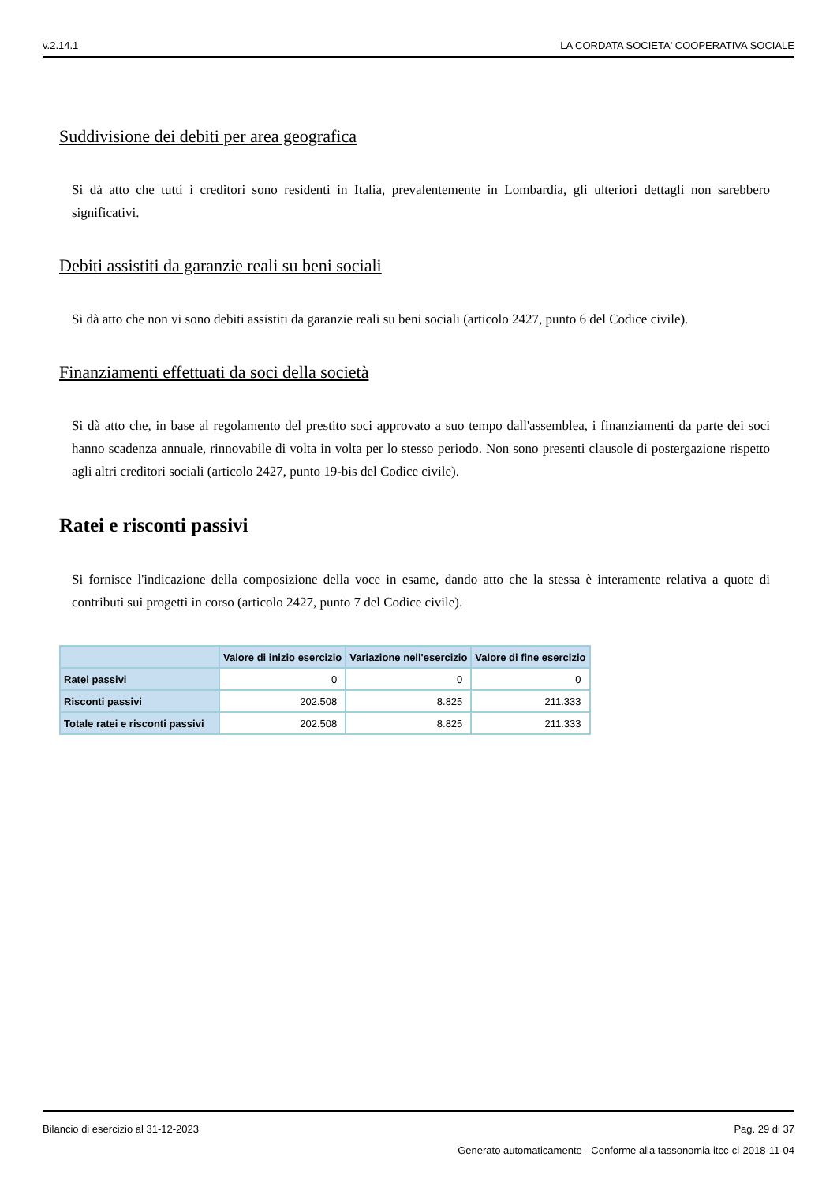v.2.14.1 LA CORDATA SOCIETA' COOPERATIVA SOCIALE
Suddivisione dei debiti per area geografica
Si dà atto che tutti i creditori sono residenti in Italia, prevalentemente in Lombardia, gli ulteriori dettagli non sarebbero significativi.
Debiti assistiti da garanzie reali su beni sociali
Si dà atto che non vi sono debiti assistiti da garanzie reali su beni sociali (articolo 2427, punto 6 del Codice civile).
Finanziamenti effettuati da soci della società
Si dà atto che, in base al regolamento del prestito soci approvato a suo tempo dall'assemblea, i finanziamenti da parte dei soci hanno scadenza annuale, rinnovabile di volta in volta per lo stesso periodo. Non sono presenti clausole di postergazione rispetto agli altri creditori sociali (articolo 2427, punto 19-bis del Codice civile).
Ratei e risconti passivi
Si fornisce l'indicazione della composizione della voce in esame, dando atto che la stessa è interamente relativa a quote di contributi sui progetti in corso (articolo 2427, punto 7 del Codice civile).
| | Valore di inizio esercizio | Variazione nell'esercizio | Valore di fine esercizio |
| --- | --- | --- | --- |
| Ratei passivi | 0 | 0 | 0 |
| Risconti passivi | 202.508 | 8.825 | 211.333 |
| Totale ratei e risconti passivi | 202.508 | 8.825 | 211.333 |
Bilancio di esercizio al 31-12-2023 Pag. 29 di 37
Generato automaticamente - Conforme alla tassonomia itcc-ci-2018-11-04